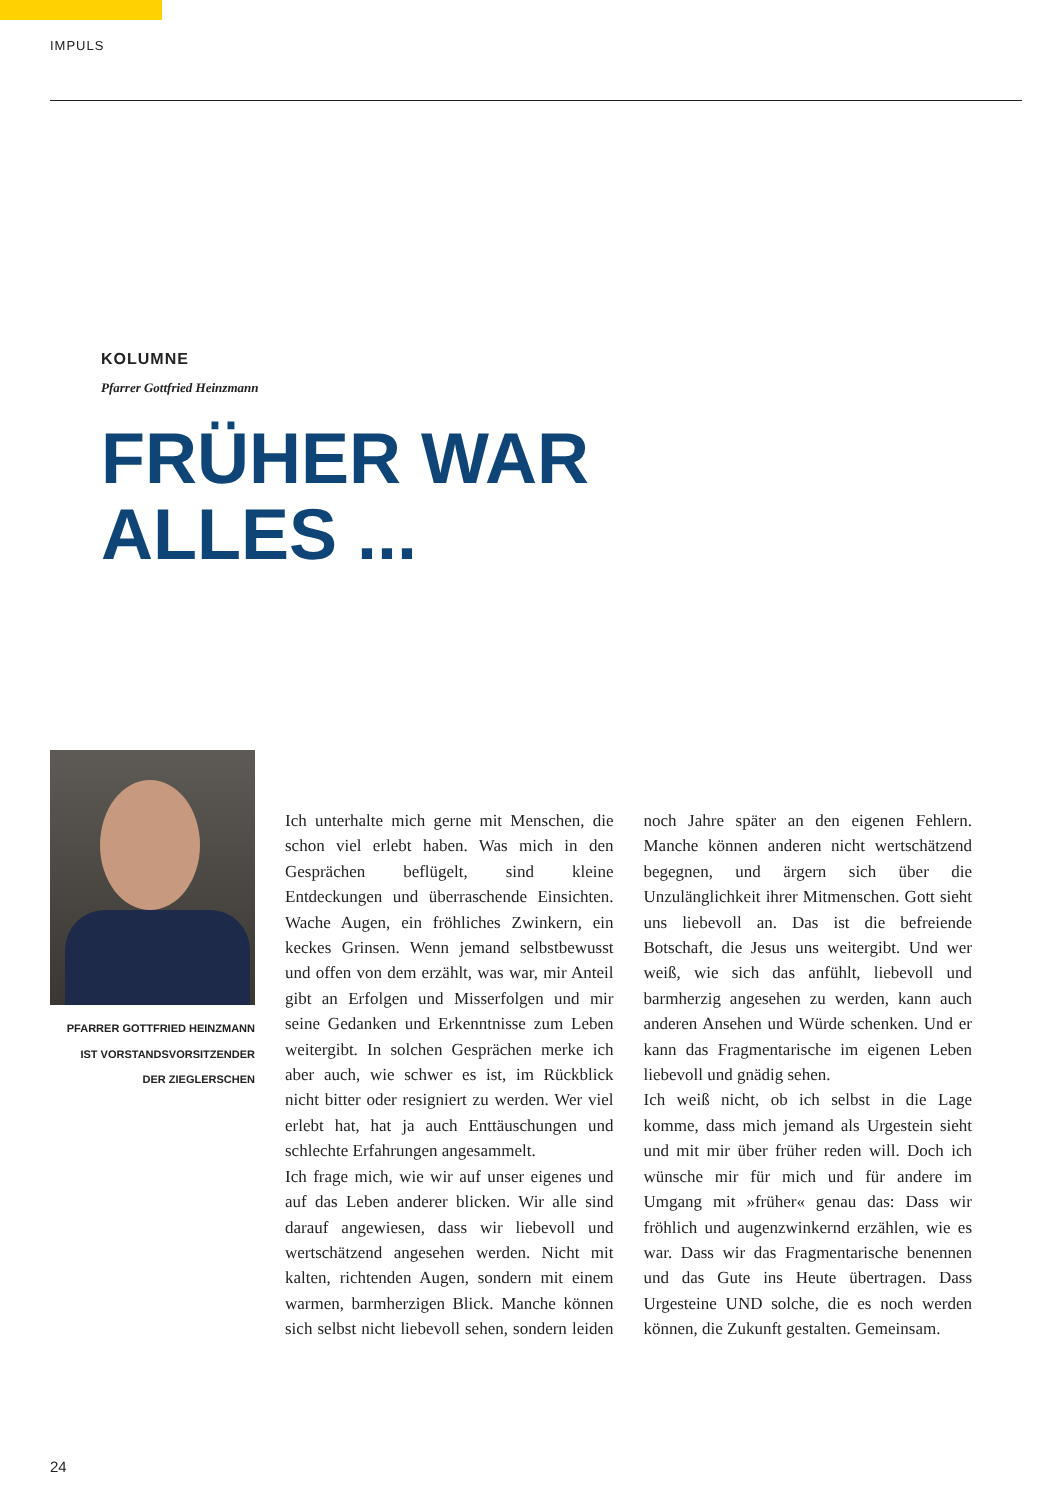IMPULS
KOLUMNE
Pfarrer Gottfried Heinzmann
FRÜHER WAR
ALLES ...
PFARRER GOTTFRIED HEINZMANN
IST VORSTANDSVORSITZENDER
DER ZIEGLERSCHEN
Ich unterhalte mich gerne mit Menschen, die schon viel erlebt haben. Was mich in den Gesprächen beflügelt, sind kleine Entdeckungen und überraschende Einsichten. Wache Augen, ein fröhliches Zwinkern, ein keckes Grinsen. Wenn jemand selbstbewusst und offen von dem erzählt, was war, mir Anteil gibt an Erfolgen und Misserfolgen und mir seine Gedanken und Erkenntnisse zum Leben weitergibt. In solchen Gesprächen merke ich aber auch, wie schwer es ist, im Rückblick nicht bitter oder resigniert zu werden. Wer viel erlebt hat, hat ja auch Enttäuschungen und schlechte Erfahrungen angesammelt.
Ich frage mich, wie wir auf unser eigenes und auf das Leben anderer blicken. Wir alle sind darauf angewiesen, dass wir liebevoll und wertschätzend angesehen werden. Nicht mit kalten, richtenden Augen, sondern mit einem warmen, barmherzigen Blick. Manche können sich selbst nicht liebevoll sehen, sondern leiden noch Jahre später an den eigenen Fehlern. Manche können anderen nicht wertschätzend begegnen, und ärgern sich über die Unzulänglichkeit ihrer Mitmenschen. Gott sieht uns liebevoll an. Das ist die befreiende Botschaft, die Jesus uns weitergibt. Und wer weiß, wie sich das anfühlt, liebevoll und barmherzig angesehen zu werden, kann auch anderen Ansehen und Würde schenken. Und er kann das Fragmentarische im eigenen Leben liebevoll und gnädig sehen.
Ich weiß nicht, ob ich selbst in die Lage komme, dass mich jemand als Urgestein sieht und mit mir über früher reden will. Doch ich wünsche mir für mich und für andere im Umgang mit »früher« genau das: Dass wir fröhlich und augenzwinkernd erzählen, wie es war. Dass wir das Fragmentarische benennen und das Gute ins Heute übertragen. Dass Urgesteine UND solche, die es noch werden können, die Zukunft gestalten. Gemeinsam.
24